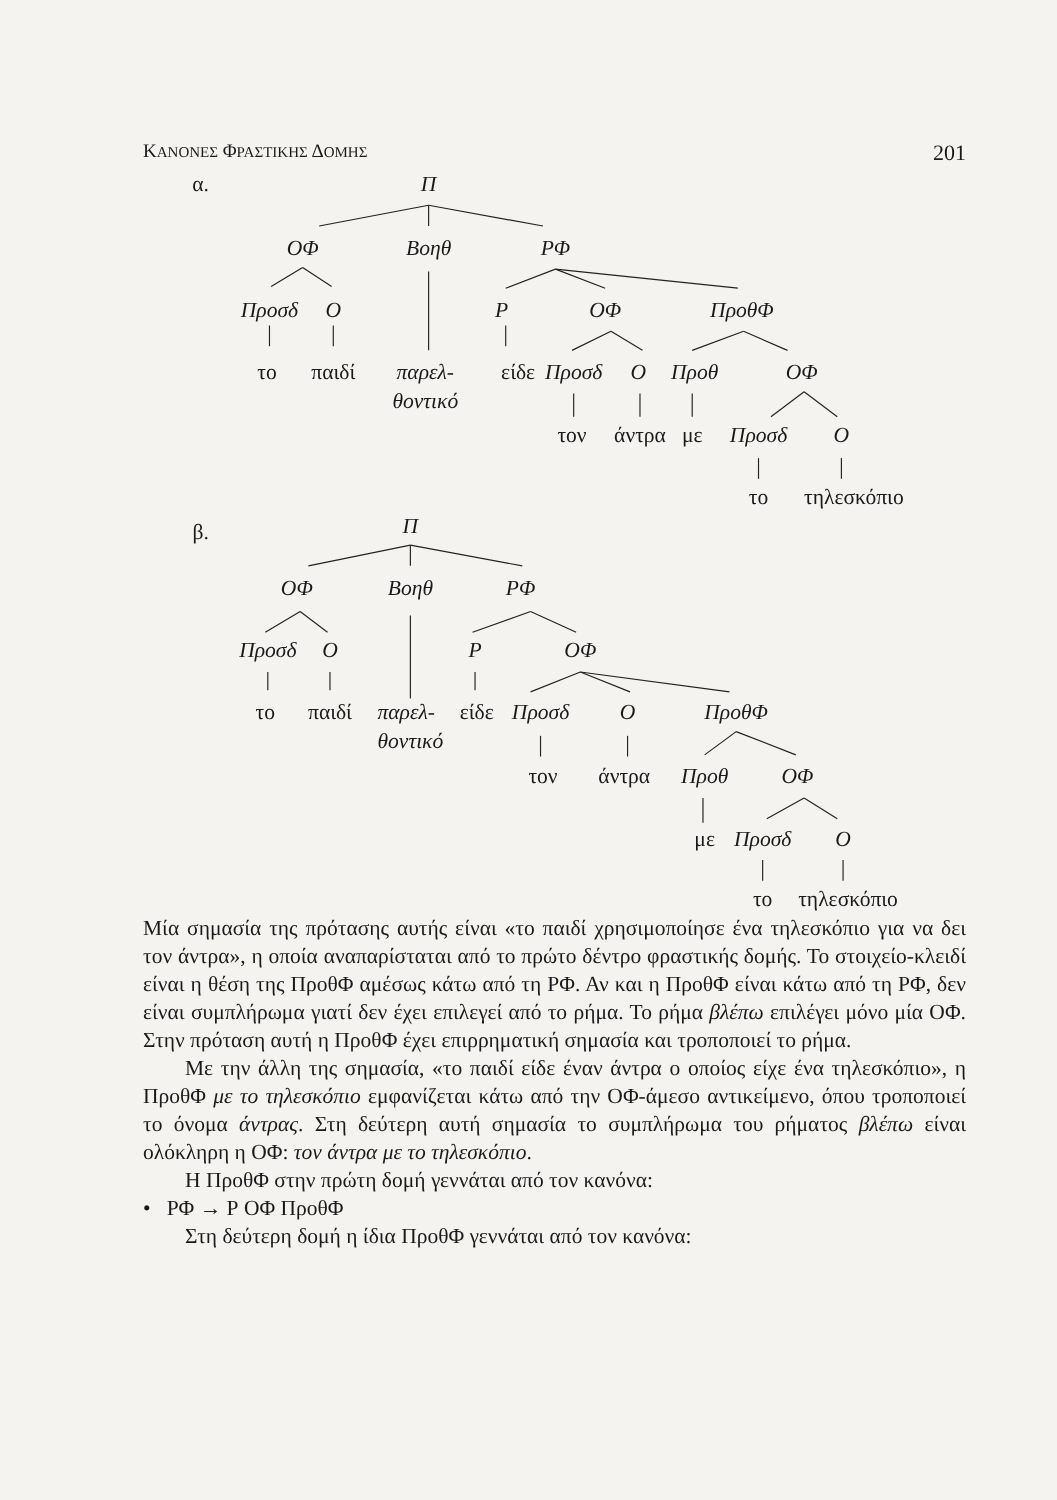ΚΑΝΟΝΕΣ ΦΡΑΣΤΙΚΗΣ ΔΟΜΗΣ 201
α.
Π
ΟΦ
Βοηθ
ΡΦ
Προσδ
Ο
Ρ
ΟΦ
ΠροθΦ
το
παιδί
παρελ-
είδε
Προσδ
Ο
Προθ
ΟΦ
θοντικό
τον
άντρα
με
Προσδ
Ο
το
τηλεσκόπιο
β.
Π
ΟΦ
Βοηθ
ΡΦ
Προσδ
Ο
Ρ
ΟΦ
το
παιδί
παρελ-
είδε
Προσδ
Ο
ΠροθΦ
θοντικό
τον
άντρα
Προθ
ΟΦ
με
Προσδ
Ο
το
τηλεσκόπιο
Μία σημασία της πρότασης αυτής είναι «το παιδί χρησιμοποίησε ένα τηλεσκόπιο για να δει τον άντρα», η οποία αναπαρίσταται από το πρώτο δέντρο φραστικής δομής. Το στοιχείο-κλειδί είναι η θέση της ΠροθΦ αμέσως κάτω από τη ΡΦ. Αν και η ΠροθΦ είναι κάτω από τη ΡΦ, δεν είναι συμπλήρωμα γιατί δεν έχει επιλεγεί από το ρήμα. Το ρήμα βλέπω επιλέγει μόνο μία ΟΦ. Στην πρόταση αυτή η ΠροθΦ έχει επιρρηματική σημασία και τροποποιεί το ρήμα.
Με την άλλη της σημασία, «το παιδί είδε έναν άντρα ο οποίος είχε ένα τηλεσκόπιο», η ΠροθΦ με το τηλεσκόπιο εμφανίζεται κάτω από την ΟΦ-άμεσο αντικείμενο, όπου τροποποιεί το όνομα άντρας. Στη δεύτερη αυτή σημασία το συμπλήρωμα του ρήματος βλέπω είναι ολόκληρη η ΟΦ: τον άντρα με το τηλεσκόπιο.
Η ΠροθΦ στην πρώτη δομή γεννάται από τον κανόνα:
• ΡΦ → Ρ ΟΦ ΠροθΦ
Στη δεύτερη δομή η ίδια ΠροθΦ γεννάται από τον κανόνα: